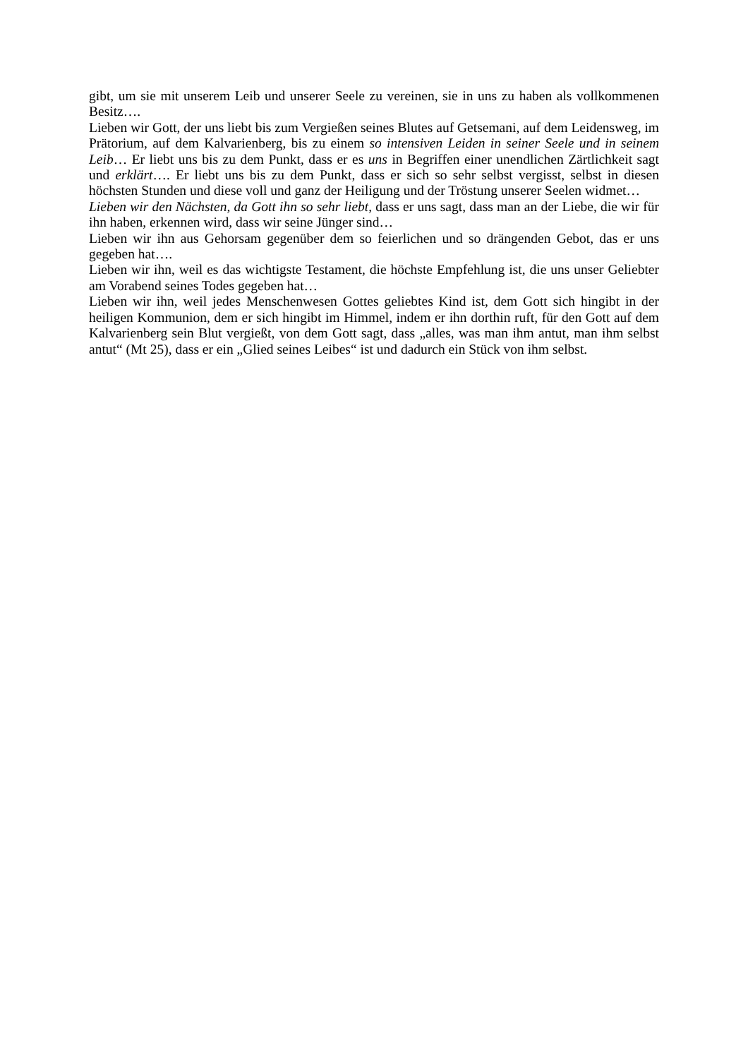gibt, um sie mit unserem Leib und unserer Seele zu vereinen, sie in uns zu haben als vollkommenen Besitz….
Lieben wir Gott, der uns liebt bis zum Vergießen seines Blutes auf Getsemani, auf dem Leidensweg, im Prätorium, auf dem Kalvarienberg, bis zu einem so intensiven Leiden in seiner Seele und in seinem Leib… Er liebt uns bis zu dem Punkt, dass er es uns in Begriffen einer unendlichen Zärtlichkeit sagt und erklärt…. Er liebt uns bis zu dem Punkt, dass er sich so sehr selbst vergisst, selbst in diesen höchsten Stunden und diese voll und ganz der Heiligung und der Tröstung unserer Seelen widmet…
Lieben wir den Nächsten, da Gott ihn so sehr liebt, dass er uns sagt, dass man an der Liebe, die wir für ihn haben, erkennen wird, dass wir seine Jünger sind…
Lieben wir ihn aus Gehorsam gegenüber dem so feierlichen und so drängenden Gebot, das er uns gegeben hat….
Lieben wir ihn, weil es das wichtigste Testament, die höchste Empfehlung ist, die uns unser Geliebter am Vorabend seines Todes gegeben hat…
Lieben wir ihn, weil jedes Menschenwesen Gottes geliebtes Kind ist, dem Gott sich hingibt in der heiligen Kommunion, dem er sich hingibt im Himmel, indem er ihn dorthin ruft, für den Gott auf dem Kalvarienberg sein Blut vergießt, von dem Gott sagt, dass „alles, was man ihm antut, man ihm selbst antut“ (Mt 25), dass er ein „Glied seines Leibes“ ist und dadurch ein Stück von ihm selbst.